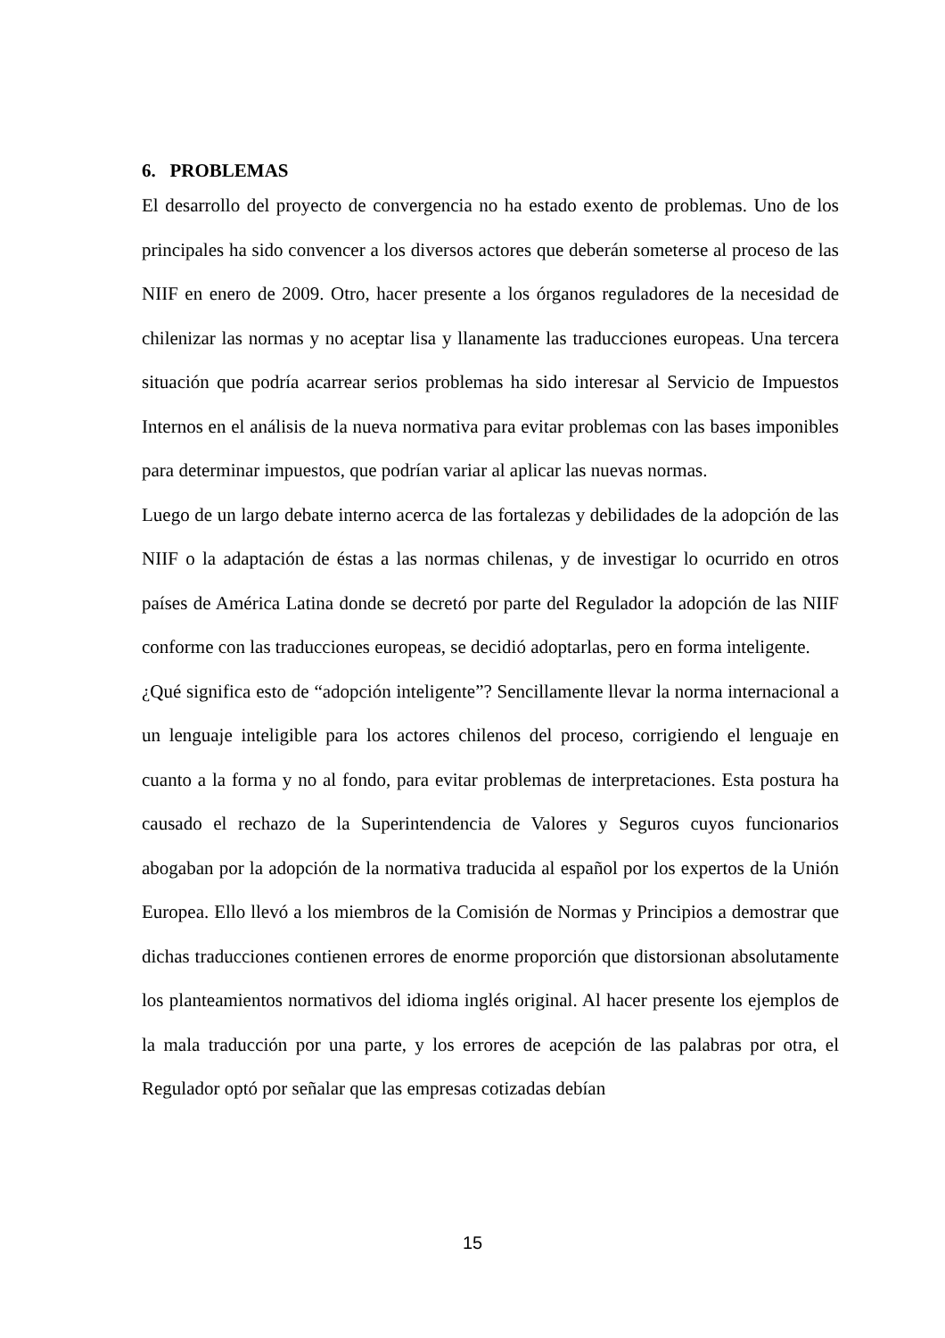6. PROBLEMAS
El desarrollo del proyecto de convergencia no ha estado exento de problemas. Uno de los principales ha sido convencer a los diversos actores que deberán someterse al proceso de las NIIF en enero de 2009. Otro, hacer presente a los órganos reguladores de la necesidad de chilenizar las normas y no aceptar lisa y llanamente las traducciones europeas. Una tercera situación que podría acarrear serios problemas ha sido interesar al Servicio de Impuestos Internos en el análisis de la nueva normativa para evitar problemas con las bases imponibles para determinar impuestos, que podrían variar al aplicar las nuevas normas.
Luego de un largo debate interno acerca de las fortalezas y debilidades de la adopción de las NIIF o la adaptación de éstas a las normas chilenas, y de investigar lo ocurrido en otros países de América Latina donde se decretó por parte del Regulador la adopción de las NIIF conforme con las traducciones europeas, se decidió adoptarlas, pero en forma inteligente.
¿Qué significa esto de “adopción inteligente”? Sencillamente llevar la norma internacional a un lenguaje inteligible para los actores chilenos del proceso, corrigiendo el lenguaje en cuanto a la forma y no al fondo, para evitar problemas de interpretaciones. Esta postura ha causado el rechazo de la Superintendencia de Valores y Seguros cuyos funcionarios abogaban por la adopción de la normativa traducida al español por los expertos de la Unión Europea. Ello llevó a los miembros de la Comisión de Normas y Principios a demostrar que dichas traducciones contienen errores de enorme proporción que distorsionan absolutamente los planteamientos normativos del idioma inglés original. Al hacer presente los ejemplos de la mala traducción por una parte, y los errores de acepción de las palabras por otra, el Regulador optó por señalar que las empresas cotizadas debían
15